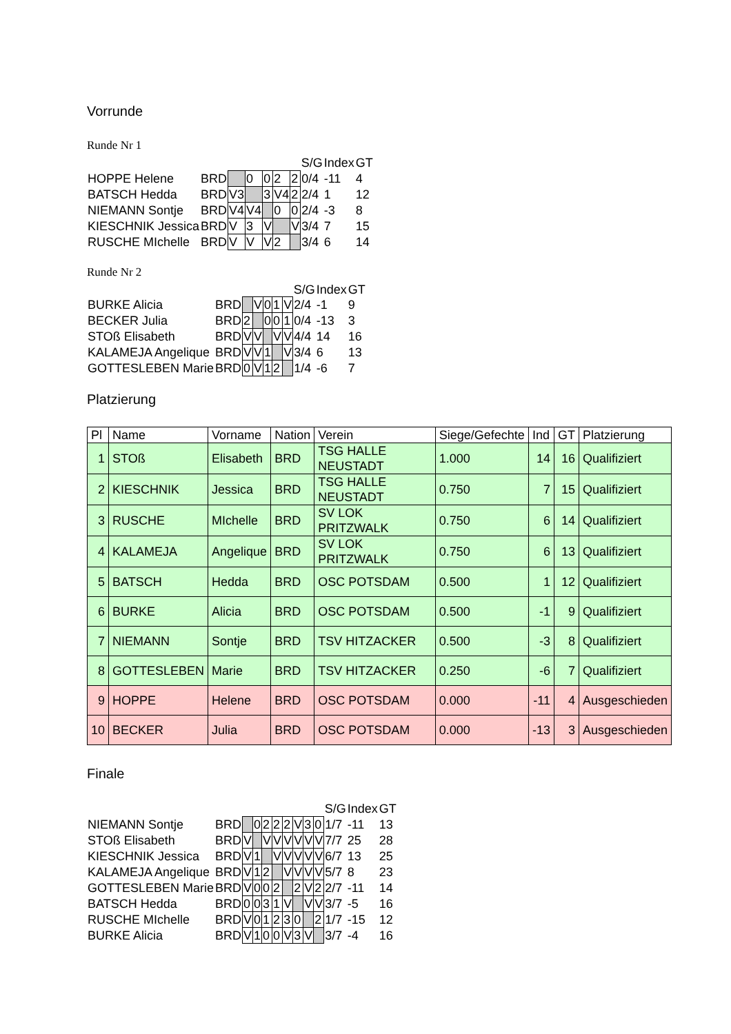Vorrunde
Runde Nr 1
| | | | | | | | S/G | Index | GT |
| HOPPE Helene | BRD | | 0 | 0 | 2 | 2 | 0/4 | -11 | 4 |
| BATSCH Hedda | BRD | V3 | | 3 | V4 | 2 | 2/4 | 1 | 12 |
| NIEMANN Sontje | BRD | V4 | V4 | | 0 | 0 | 2/4 | -3 | 8 |
| KIESCHNIK Jessica | BRD | V | 3 | V | | V | 3/4 | 7 | 15 |
| RUSCHE MIchelle | BRD | V | V | V | 2 | | 3/4 | 6 | 14 |
Runde Nr 2
| | | | | | | | S/G | Index | GT |
| BURKE Alicia | BRD | | V | 0 | 1 | V | 2/4 | -1 | 9 |
| BECKER Julia | BRD | 2 | | 0 | 0 | 1 | 0/4 | -13 | 3 |
| STOß Elisabeth | BRD | V | V | | V | V | 4/4 | 14 | 16 |
| KALAMEJA Angelique | BRD | V | V | 1 | | V | 3/4 | 6 | 13 |
| GOTTESLEBEN Marie | BRD | 0 | V | 1 | 2 | | 1/4 | -6 | 7 |
Platzierung
| Pl | Name | Vorname | Nation | Verein | Siege/Gefechte | Ind | GT | Platzierung |
| --- | --- | --- | --- | --- | --- | --- | --- | --- |
| 1 | STOß | Elisabeth | BRD | TSG HALLE NEUSTADT | 1.000 | 14 | 16 | Qualifiziert |
| 2 | KIESCHNIK | Jessica | BRD | TSG HALLE NEUSTADT | 0.750 | 7 | 15 | Qualifiziert |
| 3 | RUSCHE | MIchelle | BRD | SV LOK PRITZWALK | 0.750 | 6 | 14 | Qualifiziert |
| 4 | KALAMEJA | Angelique | BRD | SV LOK PRITZWALK | 0.750 | 6 | 13 | Qualifiziert |
| 5 | BATSCH | Hedda | BRD | OSC POTSDAM | 0.500 | 1 | 12 | Qualifiziert |
| 6 | BURKE | Alicia | BRD | OSC POTSDAM | 0.500 | -1 | 9 | Qualifiziert |
| 7 | NIEMANN | Sontje | BRD | TSV HITZACKER | 0.500 | -3 | 8 | Qualifiziert |
| 8 | GOTTESLEBEN | Marie | BRD | TSV HITZACKER | 0.250 | -6 | 7 | Qualifiziert |
| 9 | HOPPE | Helene | BRD | OSC POTSDAM | 0.000 | -11 | 4 | Ausgeschieden |
| 10 | BECKER | Julia | BRD | OSC POTSDAM | 0.000 | -13 | 3 | Ausgeschieden |
Finale
| | | | | | | | | | | S/G | Index | GT |
| NIEMANN Sontje | BRD | | 0 | 2 | 2 | 2 | V | 3 | 0 | 1/7 | -11 | 13 |
| STOß Elisabeth | BRD | V | | V | V | V | V | V | V | 7/7 | 25 | 28 |
| KIESCHNIK Jessica | BRD | V | 1 | | V | V | V | V | V | 6/7 | 13 | 25 |
| KALAMEJA Angelique | BRD | V | 1 | 2 | | V | V | V | V | 5/7 | 8 | 23 |
| GOTTESLEBEN Marie | BRD | V | 0 | 0 | 2 | | 2 | V | 2 | 2/7 | -11 | 14 |
| BATSCH Hedda | BRD | 0 | 0 | 3 | 1 | V | | V | V | 3/7 | -5 | 16 |
| RUSCHE MIchelle | BRD | V | 0 | 1 | 2 | 3 | 0 | | 2 | 1/7 | -15 | 12 |
| BURKE Alicia | BRD | V | 1 | 0 | 0 | V | 3 | V | | 3/7 | -4 | 16 |